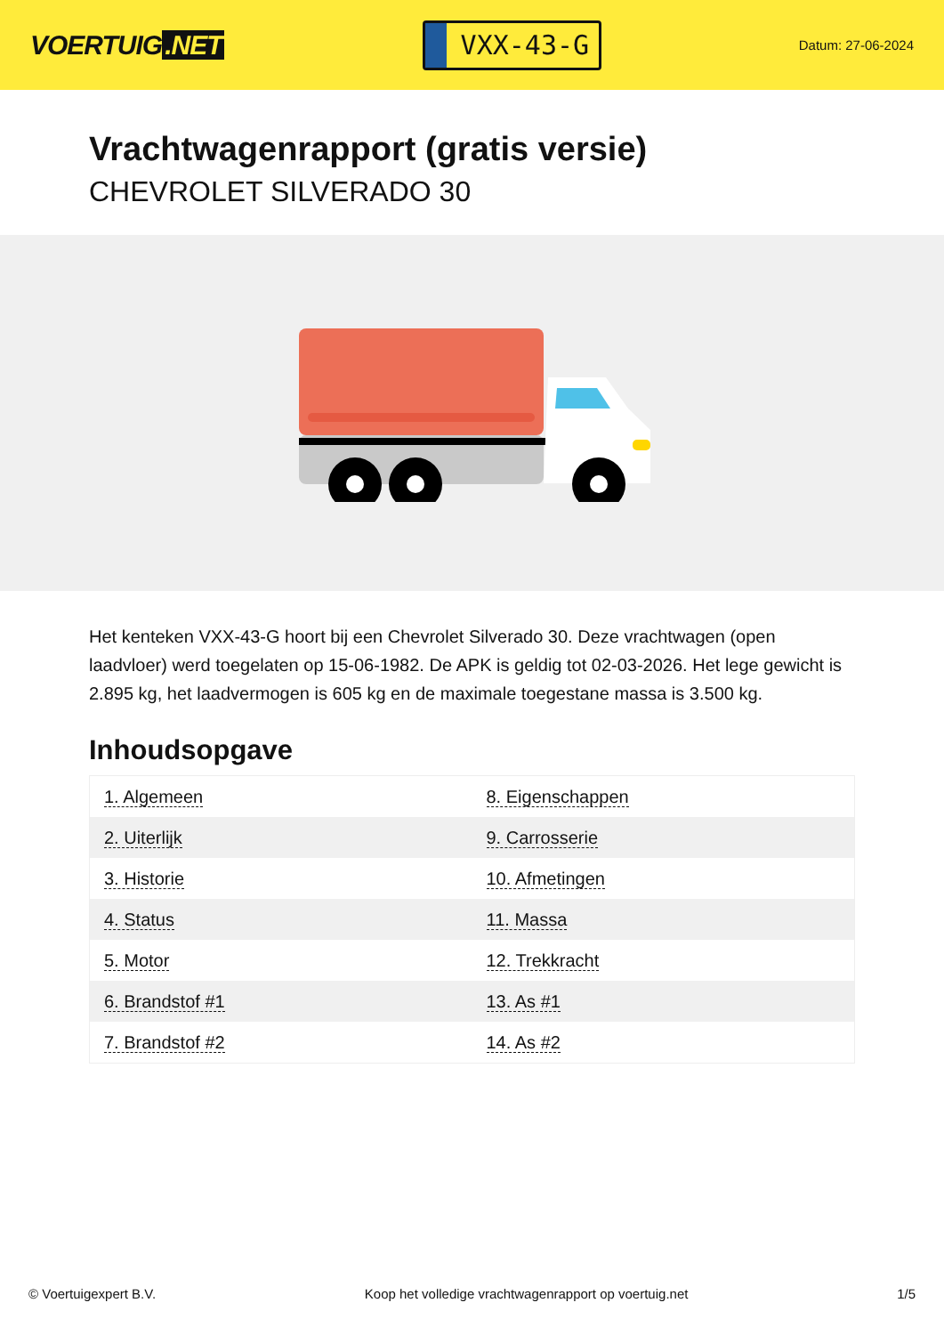VOERTUIG.NET
VXX-43-G
Datum: 27-06-2024
Vrachtwagenrapport (gratis versie)
CHEVROLET SILVERADO 30
Het kenteken VXX-43-G hoort bij een Chevrolet Silverado 30. Deze vrachtwagen (open laadvloer) werd toegelaten op 15-06-1982. De APK is geldig tot 02-03-2026. Het lege gewicht is 2.895 kg, het laadvermogen is 605 kg en de maximale toegestane massa is 3.500 kg.
Inhoudsopgave
| 1. Algemeen | 8. Eigenschappen |
| 2. Uiterlijk | 9. Carrosserie |
| 3. Historie | 10. Afmetingen |
| 4. Status | 11. Massa |
| 5. Motor | 12. Trekkracht |
| 6. Brandstof #1 | 13. As #1 |
| 7. Brandstof #2 | 14. As #2 |
© Voertuigexpert B.V. Koop het volledige vrachtwagenrapport op voertuig.net
1/5